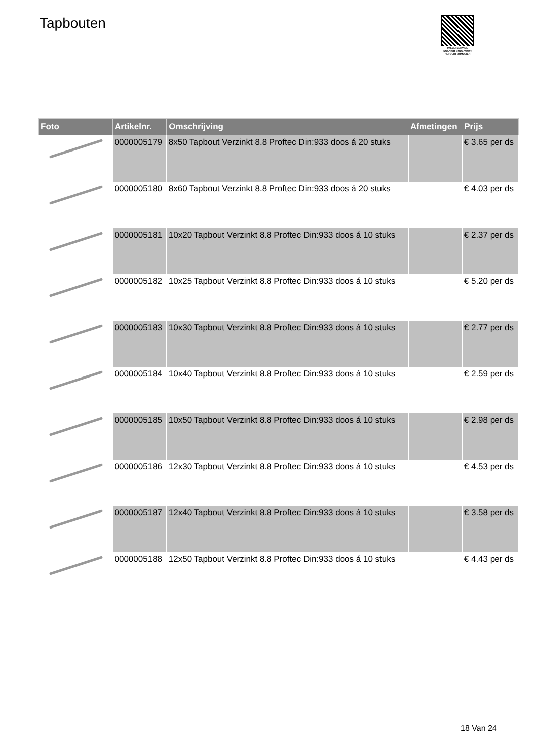Tapbouten
PALLETSERVICE
SCAN QR-CODE VOOR RETOURFORMULIER
| Foto | Artikelnr. | Omschrijving | Afmetingen | Prijs |
| --- | --- | --- | --- | --- |
| | 0000005179 | 8x50 Tapbout Verzinkt 8.8 Proftec Din:933 doos á 20 stuks | | € 3.65 per ds |
| | 0000005180 | 8x60 Tapbout Verzinkt 8.8 Proftec Din:933 doos á 20 stuks | | € 4.03 per ds |
| | 0000005181 | 10x20 Tapbout Verzinkt 8.8 Proftec Din:933 doos á 10 stuks | | € 2.37 per ds |
| | 0000005182 | 10x25 Tapbout Verzinkt 8.8 Proftec Din:933 doos á 10 stuks | | € 5.20 per ds |
| | 0000005183 | 10x30 Tapbout Verzinkt 8.8 Proftec Din:933 doos á 10 stuks | | € 2.77 per ds |
| | 0000005184 | 10x40 Tapbout Verzinkt 8.8 Proftec Din:933 doos á 10 stuks | | € 2.59 per ds |
| | 0000005185 | 10x50 Tapbout Verzinkt 8.8 Proftec Din:933 doos á 10 stuks | | € 2.98 per ds |
| | 0000005186 | 12x30 Tapbout Verzinkt 8.8 Proftec Din:933 doos á 10 stuks | | € 4.53 per ds |
| | 0000005187 | 12x40 Tapbout Verzinkt 8.8 Proftec Din:933 doos á 10 stuks | | € 3.58 per ds |
| | 0000005188 | 12x50 Tapbout Verzinkt 8.8 Proftec Din:933 doos á 10 stuks | | € 4.43 per ds |
18 Van 24